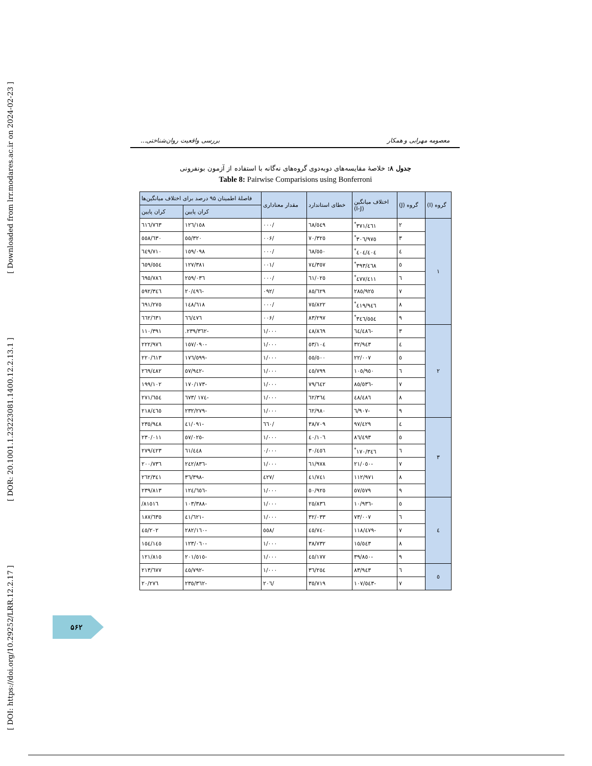[ DOI: https://doi.org/10.29252/LRR.12.2.17 ] [ DOR: 20.1001.1.23223081.1400.12.2.13.1 ] [ Downloaded from lrr.modares.ac.ir on 2024-02-23 ]
معصومه مهرابی و همکار بررسی واقعیت روان‌شناختی...
جدول ۸: خلاصهٔ مقایسه‌های دوبه‌دوی گروه‌های نه‌گانه با استفاده از آزمون بونفرونی
Table 8: Pairwise Comparisions using Bonferroni
| گروه (I) | گروه (J) | اختلاف میانگین (I-J) | خطای استاندارد | مقدار معناداری | فاصلهٔ اطمینان ۹۵ درصد برای اختلاف میانگین‌ها | |
| --- | --- | --- | --- | --- | --- | --- |
| | | | | | کران پایین | کران پایین |
| ۱ | ۲ | ٣٧١/٤٦١<sup>*</sup> | ٦٨/٥٤٩ | /٠٠٠ | ١٢٦/١٥٨ | ٦١٦/٧٦٣ |
| | ۳ | ٣٠٦/٩٧٥<sup>*</sup> | ٧٠/٣٢٥ | /٠٠۶ | ٥٥/٣٢٠ | ٥٥٨/٦٣٠ |
| | ٤ | ٤٠٤/٤٠٤<sup>*</sup> | ٦٨/٥٥٠ | /٠٠٠ | ١٥٩/٠٩٨ | ٦٤٩/٧١٠ |
| | ٥ | ٣٩٣/٤٦٨<sup>*</sup> | ٧٤/٣٥٧ | /٠٠١ | ١٢٧/٣٨١ | ٦٥٩/٥٥٤ |
| | ٦ | ٤٧٧/٤١١<sup>*</sup> | ٦١/٠٢٥ | /٠٠٠ | ٢٥٩/٠٣٦ | ٦٩٥/٧٨٦ |
| | ٧ | ٢٨٥/٩٢٥ | ٨٥/٦٢٩ | /٠٩٢ | -٢٠/٤٩٦ | ٥٩٢/٣٤٦ |
| | ٨ | ٤١٩/٩٤٦<sup>*</sup> | ٧٥/٨٢٢ | /٠٠٠ | ١٤٨/٦١٨ | ٦٩١/٢٧٥ |
| | ٩ | ٣٤٦/٥٥٤<sup>*</sup> | ٨٣/٢٩٧ | /٠٠۶ | ٦٦/٤٧٦ | ٦٦٢/٦٣١ |
| ۲ | ۳ | -٦٤/٤٨٦ | ٤٨/٨٦٩ | ١/٠٠٠ | -٢٣٩/٣٦٢. | ١١٠/٣٩١ |
| | ٤ | ٣٢/٩٤٣ | ٥٣/١٠٤ | ١/٠٠٠ | -١٥٧/٠٩٠ | ٢٢٢/٩٧٦ |
| | ٥ | ٢٢/٠٠٧ | ٥٥/٥٠٠ | ١/٠٠٠ | -١٧٦/٥٩٩ | ٢٢٠/٦١٣ |
| | ٦ | ١٠٥/٩٥٠ | ٤٥/٧٩٩ | ١/٠٠٠ | -٥٧/٩٤٢ | ٢٦٩/٤٨٢ |
| | ٧ | -٨٥/٥٣٦ | ٧٩/٦٤٢ | ١/٠٠٠ | -١٧٠/١٧٣ | ١٩٩/١٠٢ |
| | ٨ | ٤٨/٤٨٦ | ٦٢/٣٦٤ | ١/٠٠٠ | -١٧٤ /٦٧٣ | ٢٧١/٦٥٤ |
| | ٩ | -٦/٩٠٧ | ٦٢/٩٨٠ | ١/٠٠٠ | -٢٣٢/٢٧٩ | ٢١٨/٤٦٥ |
| ۳ | ٤ | ٩٧/٤٢٩ | ٣٨/٧٠٩ | /٦٦٠ | -٤١/٠٩١ | ٢٣٥/٩٤٨ |
| | ٥ | ٨٦/٤٩٣ | ٤٠/١٠٦ | ١/٠٠٠ | -٥٧/٠٢٥ | ٢٣٠/٠١١ |
| | ٦ | ١٧٠/٣٤٦<sup>*</sup> | ٣٠/٤٥٦ | ٠/٠٠٠ | ٦١/٤٤٨ | ٢٧٩/٤٢٣ |
| | ٧ | -٢١/٠٥٠ | ٦١/٩٧٨ | ١/٠٠٠ | -٢٤٢/٨٣٦ | ٢٠٠/٧٣٦ |
| | ٨ | ١١٢/٩٧١ | ٤١/٧٤١ | /٤٢٧ | -٣٦/٣٩٨ | ٢٦٢/٣٤١ |
| | ٩ | ٥٧/٥٧٩ | ٥٠/٩٢٥ | ١/٠٠٠ | -١٢٤/٦٥٦ | ٢٣٩/٨١٣ |
| ٤ | ٥ | -١٠/٩٣٦ | ٢٥/٨٣٦ | ١/٠٠٠ | -١٠٣/٣٨٨ | ٨١٥١٦/ |
| | ٦ | ٧٣/٠٠٧ | ٣٢/٠٣٣ | ١/٠٠٠ | -٤١/٦٢١ | ١٨٧/٦٣٥ |
| | ٧ | -١١٨/٤٧٩ | ٤٥/٧٤٠ | /٥٥٨ | -٢٨٢/١٦٠ | ٤٥/٢٠٢ |
| | ٨ | ١٥/٥٤٣ | ٣٨/٧٣٢ | ١/٠٠٠ | -١٢٣/٠٦٠ | ١٥٤/١٤٥ |
| | ٩ | -٣٩/٨٥٠ | ٤٥/١٧٧ | ١/٠٠٠ | -٢٠١/٥١٥ | ١٢١/٨١٥ |
| ٥ | ٦ | ٨٣/٩٤٣ | ٣٦/٢٥٤ | ١/٠٠٠ | -٤٥/٧٩٢ | ٢١٣/٦٧٧ |
| | ٧ | -١٠٧/٥٤٣ | ٣٥/٧١٩ | /٢٠٦ | -٢٣٥/٣٦٢ | ٢٠/٢٧٦ |
۵۶۲